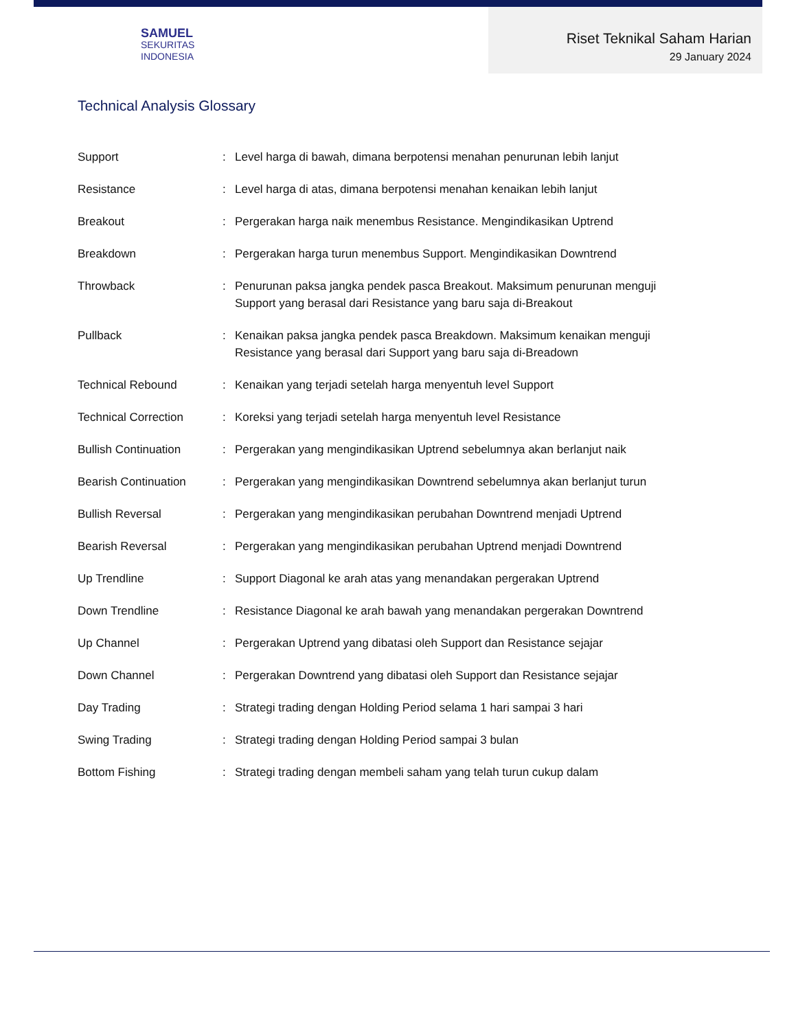SAMUEL
SEKURITAS
INDONESIA
Riset Teknikal Saham Harian
29 January 2024
Technical Analysis Glossary
| Support | : | Level harga di bawah, dimana berpotensi menahan penurunan lebih lanjut |
| Resistance | : | Level harga di atas, dimana berpotensi menahan kenaikan lebih lanjut |
| Breakout | : | Pergerakan harga naik menembus Resistance. Mengindikasikan Uptrend |
| Breakdown | : | Pergerakan harga turun menembus Support. Mengindikasikan Downtrend |
| Throwback | : | Penurunan paksa jangka pendek pasca Breakout. Maksimum penurunan menguji Support yang berasal dari Resistance yang baru saja di-Breakout |
| Pullback | : | Kenaikan paksa jangka pendek pasca Breakdown. Maksimum kenaikan menguji Resistance yang berasal dari Support yang baru saja di-Breadown |
| Technical Rebound | : | Kenaikan yang terjadi setelah harga menyentuh level Support |
| Technical Correction | : | Koreksi yang terjadi setelah harga menyentuh level Resistance |
| Bullish Continuation | : | Pergerakan yang mengindikasikan Uptrend sebelumnya akan berlanjut naik |
| Bearish Continuation | : | Pergerakan yang mengindikasikan Downtrend sebelumnya akan berlanjut turun |
| Bullish Reversal | : | Pergerakan yang mengindikasikan perubahan Downtrend menjadi Uptrend |
| Bearish Reversal | : | Pergerakan yang mengindikasikan perubahan Uptrend menjadi Downtrend |
| Up Trendline | : | Support Diagonal ke arah atas yang menandakan pergerakan Uptrend |
| Down Trendline | : | Resistance Diagonal ke arah bawah yang menandakan pergerakan Downtrend |
| Up Channel | : | Pergerakan Uptrend yang dibatasi oleh Support dan Resistance sejajar |
| Down Channel | : | Pergerakan Downtrend yang dibatasi oleh Support dan Resistance sejajar |
| Day Trading | : | Strategi trading dengan Holding Period selama 1 hari sampai 3 hari |
| Swing Trading | : | Strategi trading dengan Holding Period sampai 3 bulan |
| Bottom Fishing | : | Strategi trading dengan membeli saham yang telah turun cukup dalam |